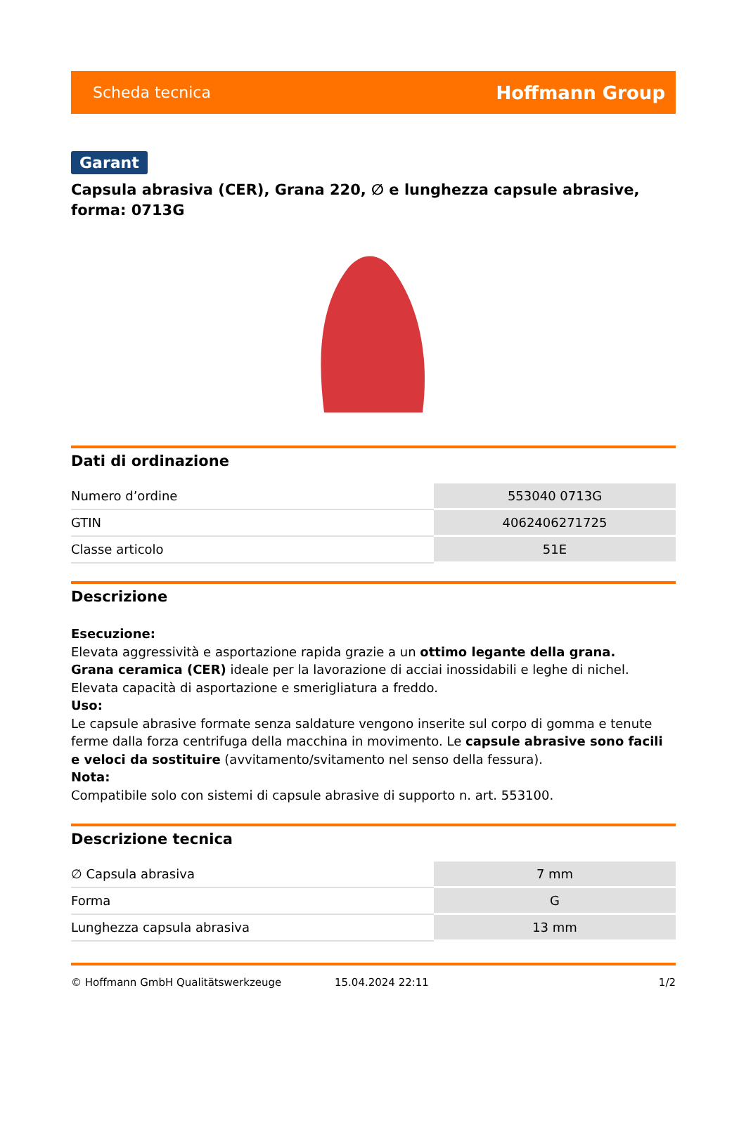Scheda tecnica Hoffmann Group
Garant
Capsula abrasiva (CER), Grana 220, ∅ e lunghezza capsule abrasive, forma: 0713G
Dati di ordinazione
| Numero d’ordine | 553040 0713G |
| GTIN | 4062406271725 |
| Classe articolo | 51E |
Descrizione
Esecuzione:
Elevata aggressività e asportazione rapida grazie a un ottimo legante della grana.
Grana ceramica (CER) ideale per la lavorazione di acciai inossidabili e leghe di nichel. Elevata capacità di asportazione e smerigliatura a freddo.
Uso:
Le capsule abrasive formate senza saldature vengono inserite sul corpo di gomma e tenute ferme dalla forza centrifuga della macchina in movimento. Le capsule abrasive sono facili e veloci da sostituire (avvitamento/svitamento nel senso della fessura).
Nota:
Compatibile solo con sistemi di capsule abrasive di supporto n. art. 553100.
Descrizione tecnica
| ∅ Capsula abrasiva | 7 mm |
| Forma | G |
| Lunghezza capsula abrasiva | 13 mm |
© Hoffmann GmbH Qualitätswerkzeuge 15.04.2024 22:11 1/2